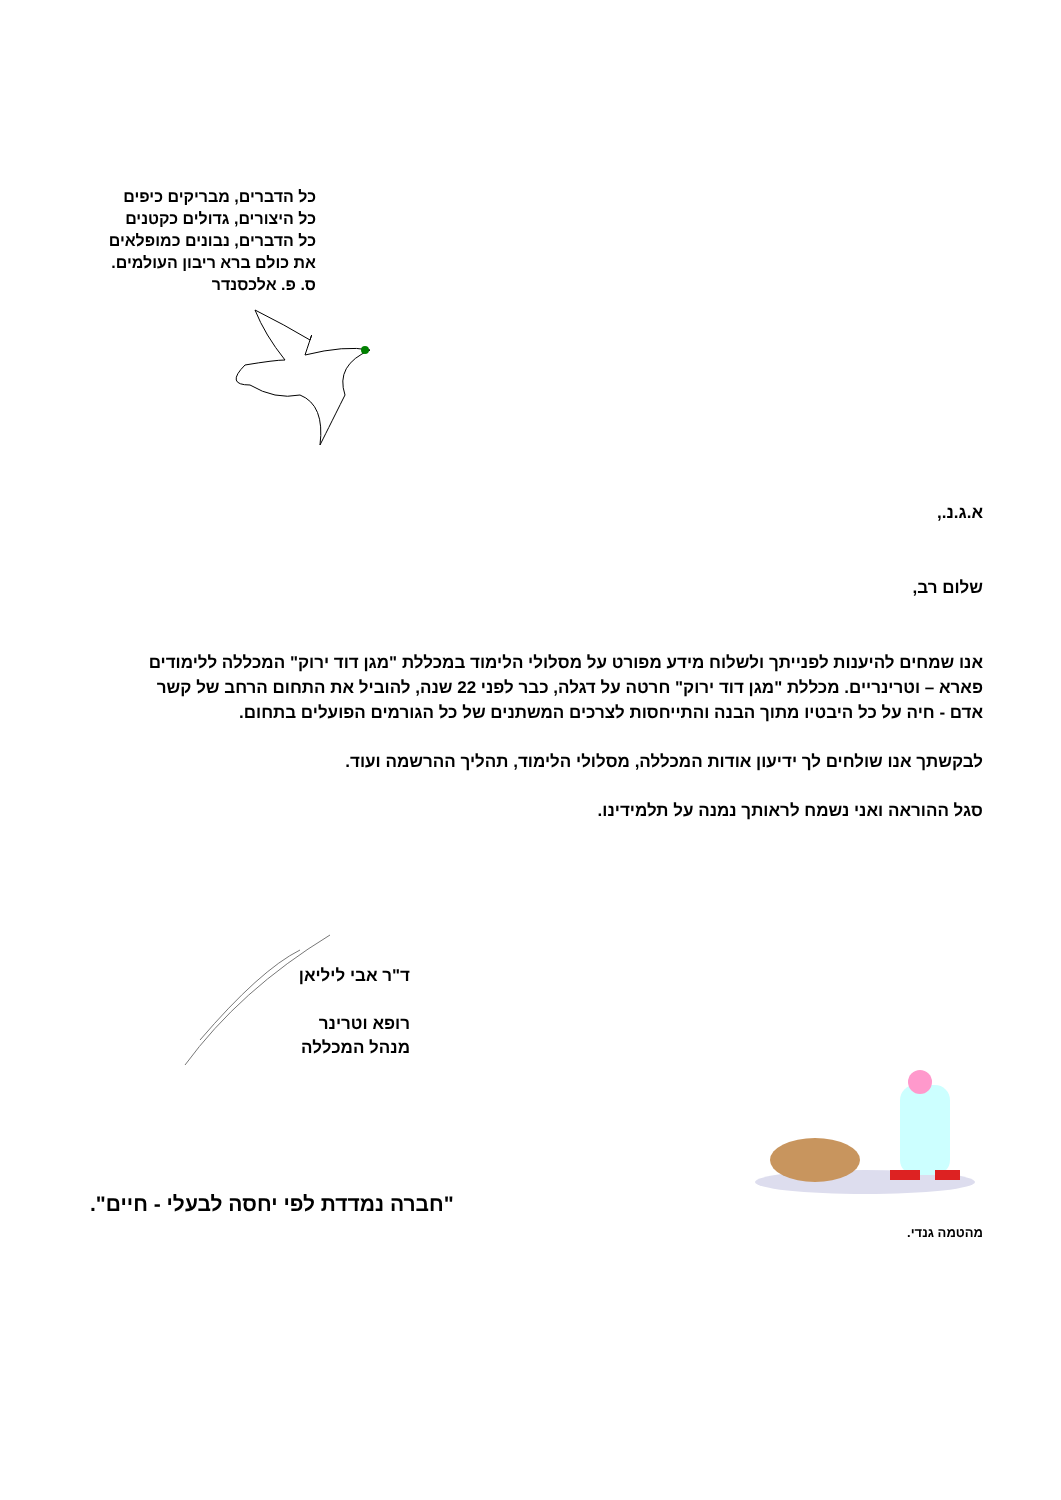כל הדברים, מבריקים כיפים
כל היצורים, גדולים כקטנים
כל הדברים, נבונים כמופלאים
את כולם ברא ריבון העולמים.
ס. פ. אלכסנדר
א.ג.נ.,
שלום רב,
אנו שמחים להיענות לפנייתך ולשלוח מידע מפורט על מסלולי הלימוד במכללת "מגן דוד ירוק" המכללה ללימודים פארא – וטרינריים. מכללת "מגן דוד ירוק" חרטה על דגלה, כבר לפני 22 שנה, להוביל את התחום הרחב של קשר אדם - חיה על כל היבטיו מתוך הבנה והתייחסות לצרכים המשתנים של כל הגורמים הפועלים בתחום.
לבקשתך אנו שולחים לך ידיעון אודות המכללה, מסלולי הלימוד, תהליך ההרשמה ועוד.
סגל ההוראה ואני נשמח לראותך נמנה על תלמידינו.
ד"ר אבי ליליאן
רופא וטרינר
מנהל המכללה
"חברה נמדדת לפי יחסה לבעלי - חיים".
מהטמה גנדי.